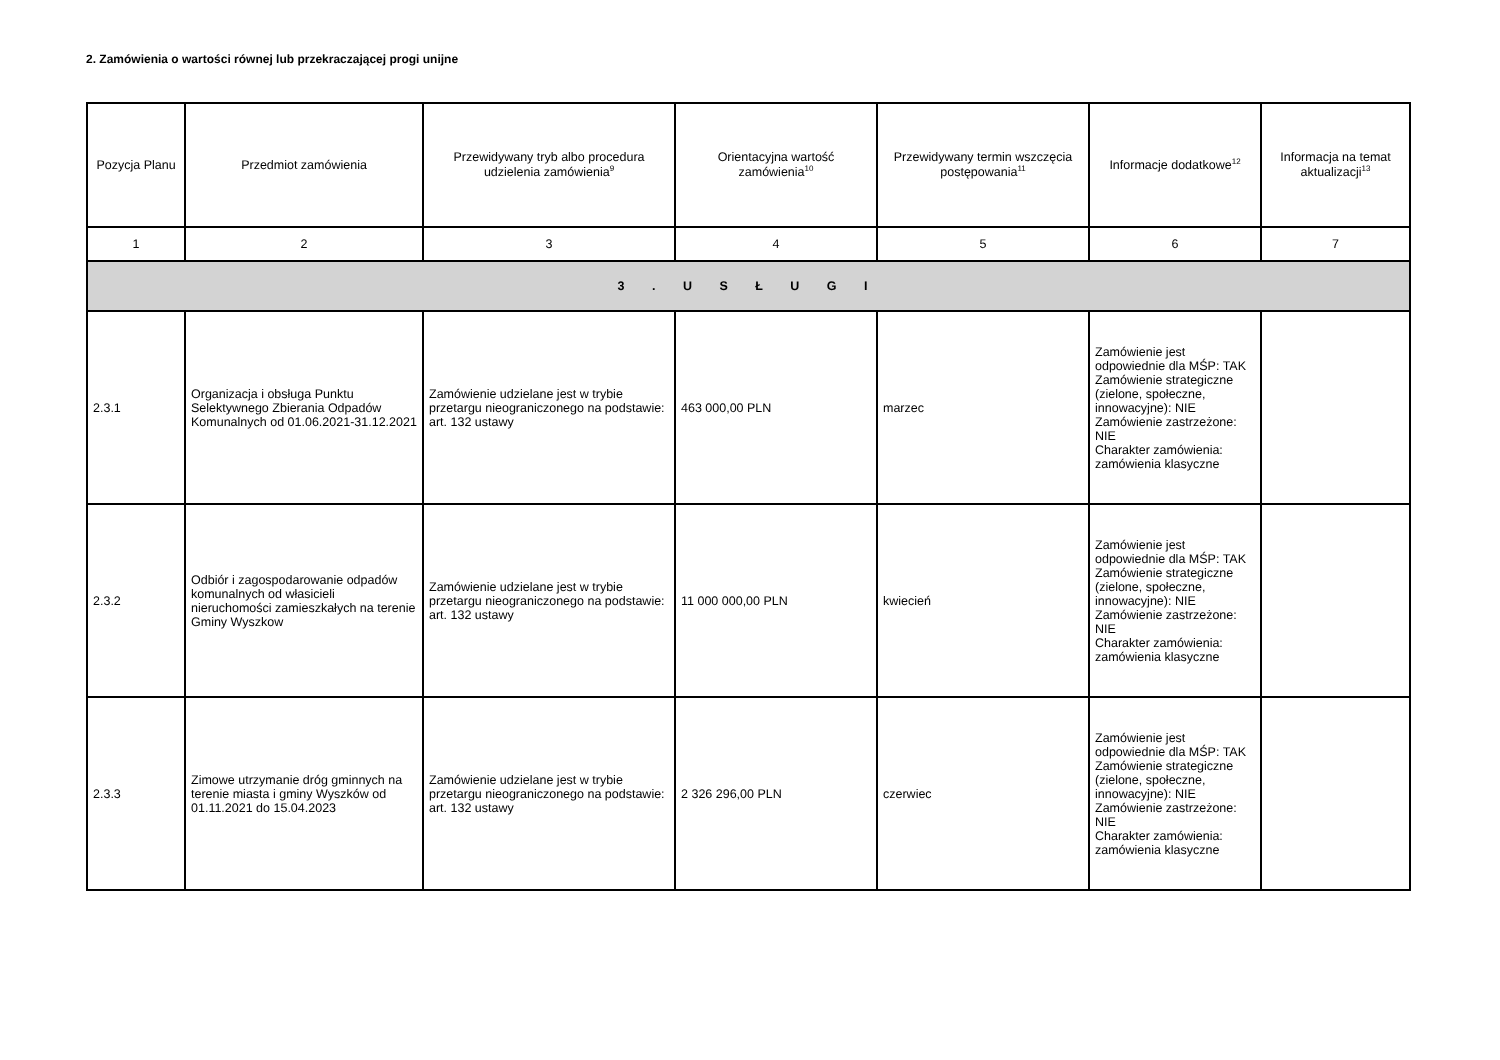2. Zamówienia o wartości równej lub przekraczającej progi unijne
| Pozycja Planu | Przedmiot zamówienia | Przewidywany tryb albo procedura udzielenia zamówienia<sup>9</sup> | Orientacyjna wartość zamówienia<sup>10</sup> | Przewidywany termin wszczęcia postępowania<sup>11</sup> | Informacje dodatkowe<sup>12</sup> | Informacja na temat aktualizacji<sup>13</sup> |
| --- | --- | --- | --- | --- | --- | --- |
| 1 | 2 | 3 | 4 | 5 | 6 | 7 |
| 3 . U S Ł U G I | | | | | | |
| 2.3.1 | Organizacja i obsługa Punktu Selektywnego Zbierania Odpadów Komunalnych od 01.06.2021-31.12.2021 | Zamówienie udzielane jest w trybie przetargu nieograniczonego na podstawie: art. 132 ustawy | 463 000,00 PLN | marzec | Zamówienie jest odpowiednie dla MŚP: TAK Zamówienie strategiczne (zielone, społeczne, innowacyjne): NIE Zamówienie zastrzeżone: NIE Charakter zamówienia: zamówienia klasyczne | |
| 2.3.2 | Odbiór i zagospodarowanie odpadów komunalnych od własicieli nieruchomości zamieszkałych na terenie Gminy Wyszkow | Zamówienie udzielane jest w trybie przetargu nieograniczonego na podstawie: art. 132 ustawy | 11 000 000,00 PLN | kwiecień | Zamówienie jest odpowiednie dla MŚP: TAK Zamówienie strategiczne (zielone, społeczne, innowacyjne): NIE Zamówienie zastrzeżone: NIE Charakter zamówienia: zamówienia klasyczne | |
| 2.3.3 | Zimowe utrzymanie dróg gminnych na terenie miasta i gminy Wyszków od 01.11.2021 do 15.04.2023 | Zamówienie udzielane jest w trybie przetargu nieograniczonego na podstawie: art. 132 ustawy | 2 326 296,00 PLN | czerwiec | Zamówienie jest odpowiednie dla MŚP: TAK Zamówienie strategiczne (zielone, społeczne, innowacyjne): NIE Zamówienie zastrzeżone: NIE Charakter zamówienia: zamówienia klasyczne | |